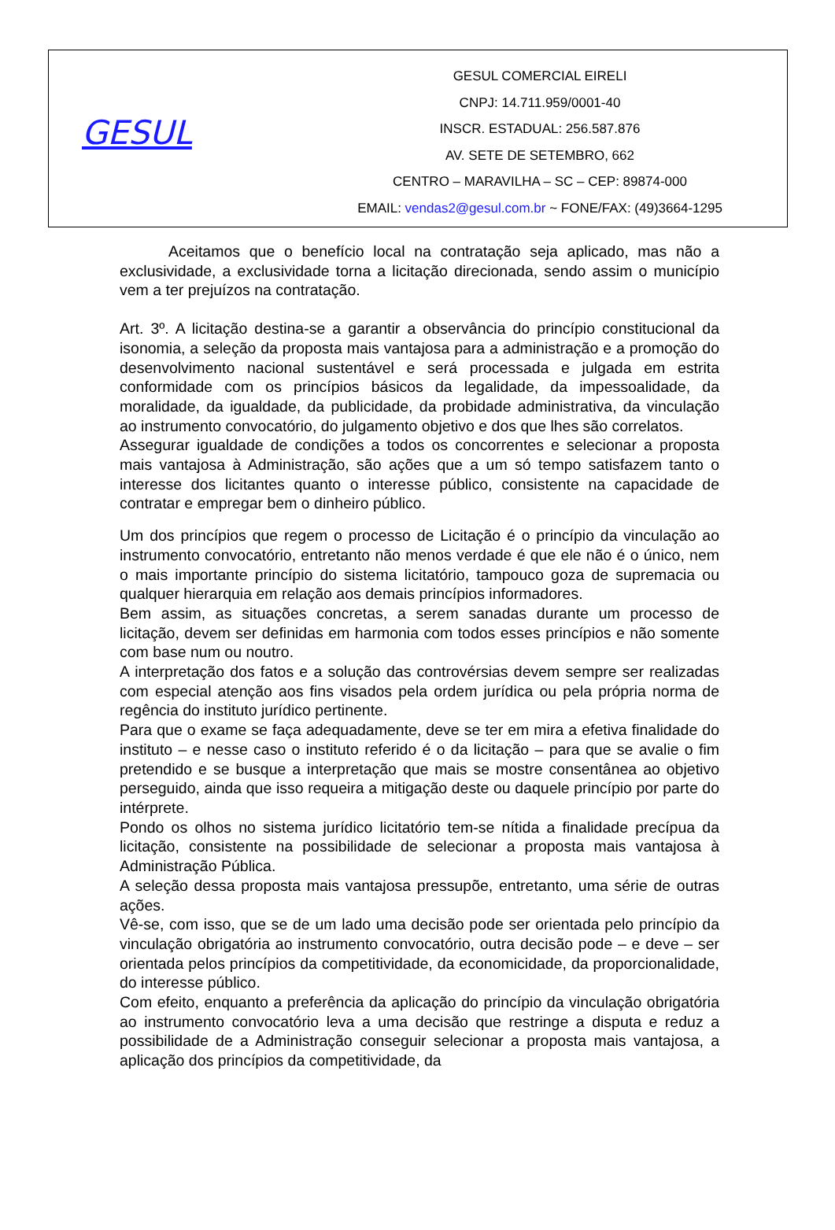GESUL
GESUL COMERCIAL EIRELI
CNPJ: 14.711.959/0001-40
INSCR. ESTADUAL: 256.587.876
AV. SETE DE SETEMBRO, 662
CENTRO – MARAVILHA – SC – CEP: 89874-000
EMAIL: vendas2@gesul.com.br ~ FONE/FAX: (49)3664-1295
Aceitamos que o benefício local na contratação seja aplicado, mas não a exclusividade, a exclusividade torna a licitação direcionada, sendo assim o município vem a ter prejuízos na contratação.
Art. 3º. A licitação destina-se a garantir a observância do princípio constitucional da isonomia, a seleção da proposta mais vantajosa para a administração e a promoção do desenvolvimento nacional sustentável e será processada e julgada em estrita conformidade com os princípios básicos da legalidade, da impessoalidade, da moralidade, da igualdade, da publicidade, da probidade administrativa, da vinculação ao instrumento convocatório, do julgamento objetivo e dos que lhes são correlatos.
Assegurar igualdade de condições a todos os concorrentes e selecionar a proposta mais vantajosa à Administração, são ações que a um só tempo satisfazem tanto o interesse dos licitantes quanto o interesse público, consistente na capacidade de contratar e empregar bem o dinheiro público.
Um dos princípios que regem o processo de Licitação é o princípio da vinculação ao instrumento convocatório, entretanto não menos verdade é que ele não é o único, nem o mais importante princípio do sistema licitatório, tampouco goza de supremacia ou qualquer hierarquia em relação aos demais princípios informadores.
Bem assim, as situações concretas, a serem sanadas durante um processo de licitação, devem ser definidas em harmonia com todos esses princípios e não somente com base num ou noutro.
A interpretação dos fatos e a solução das controvérsias devem sempre ser realizadas com especial atenção aos fins visados pela ordem jurídica ou pela própria norma de regência do instituto jurídico pertinente.
Para que o exame se faça adequadamente, deve se ter em mira a efetiva finalidade do instituto – e nesse caso o instituto referido é o da licitação – para que se avalie o fim pretendido e se busque a interpretação que mais se mostre consentânea ao objetivo perseguido, ainda que isso requeira a mitigação deste ou daquele princípio por parte do intérprete.
Pondo os olhos no sistema jurídico licitatório tem-se nítida a finalidade precípua da licitação, consistente na possibilidade de selecionar a proposta mais vantajosa à Administração Pública.
A seleção dessa proposta mais vantajosa pressupõe, entretanto, uma série de outras ações.
Vê-se, com isso, que se de um lado uma decisão pode ser orientada pelo princípio da vinculação obrigatória ao instrumento convocatório, outra decisão pode – e deve – ser orientada pelos princípios da competitividade, da economicidade, da proporcionalidade, do interesse público.
Com efeito, enquanto a preferência da aplicação do princípio da vinculação obrigatória ao instrumento convocatório leva a uma decisão que restringe a disputa e reduz a possibilidade de a Administração conseguir selecionar a proposta mais vantajosa, a aplicação dos princípios da competitividade, da